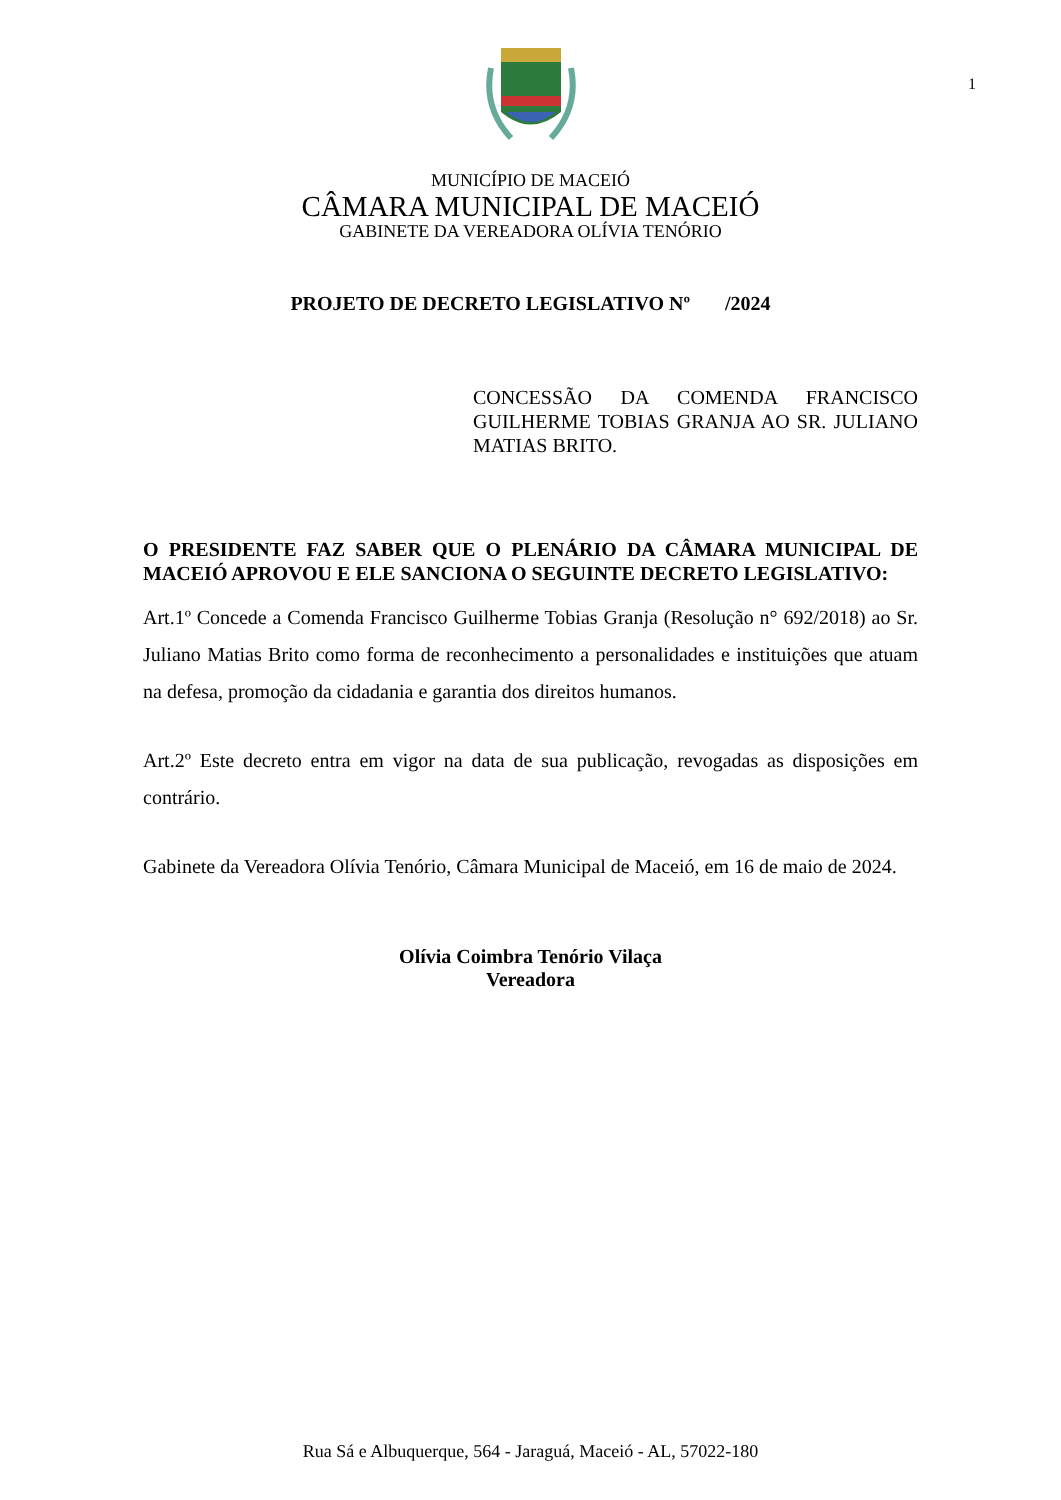1
MUNICÍPIO DE MACEIÓ
CÂMARA MUNICIPAL DE MACEIÓ
GABINETE DA VEREADORA OLÍVIA TENÓRIO
PROJETO DE DECRETO LEGISLATIVO Nº /2024
CONCESSÃO DA COMENDA FRANCISCO GUILHERME TOBIAS GRANJA AO SR. JULIANO MATIAS BRITO.
O PRESIDENTE FAZ SABER QUE O PLENÁRIO DA CÂMARA MUNICIPAL DE MACEIÓ APROVOU E ELE SANCIONA O SEGUINTE DECRETO LEGISLATIVO:
Art.1º Concede a Comenda Francisco Guilherme Tobias Granja (Resolução n° 692/2018) ao Sr. Juliano Matias Brito como forma de reconhecimento a personalidades e instituições que atuam na defesa, promoção da cidadania e garantia dos direitos humanos.
Art.2º Este decreto entra em vigor na data de sua publicação, revogadas as disposições em contrário.
Gabinete da Vereadora Olívia Tenório, Câmara Municipal de Maceió, em 16 de maio de 2024.
Olívia Coimbra Tenório Vilaça
Vereadora
Rua Sá e Albuquerque, 564 - Jaraguá, Maceió - AL, 57022-180